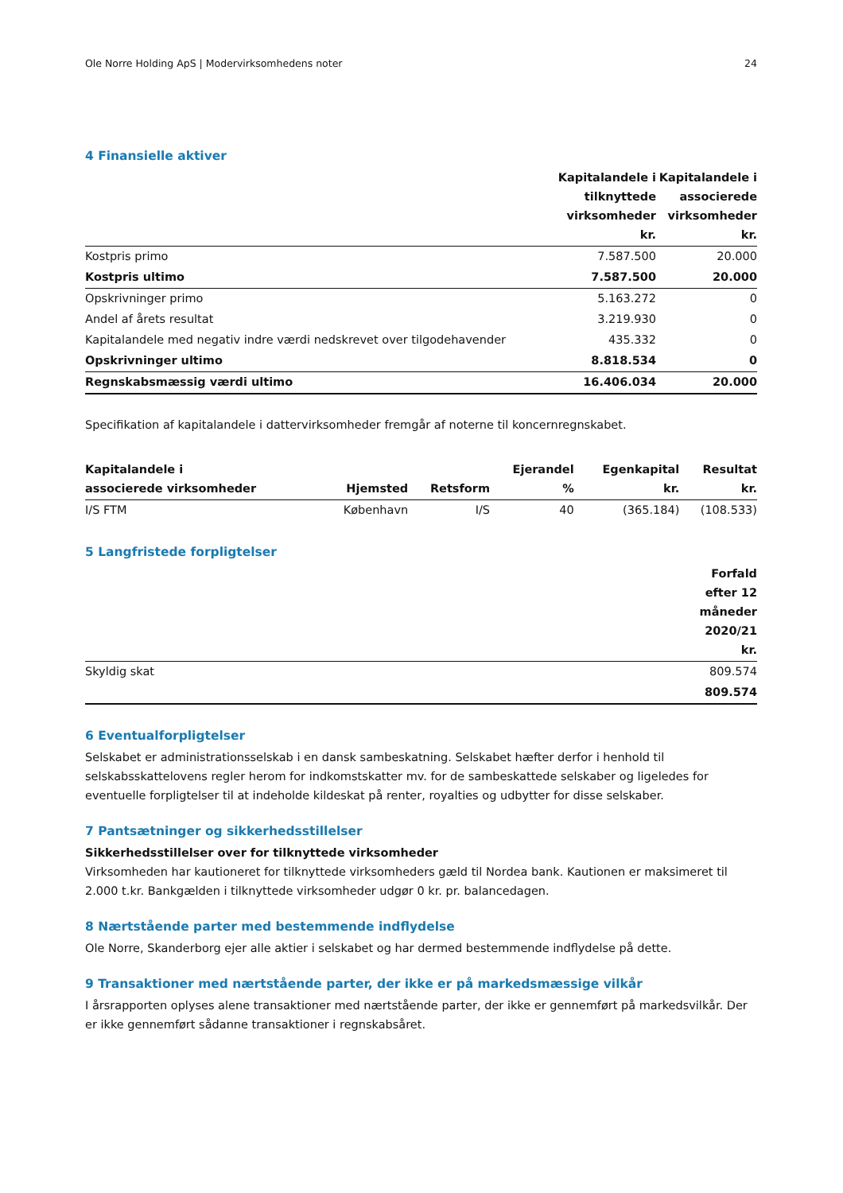Ole Norre Holding ApS | Modervirksomhedens noter 24
4 Finansielle aktiver
| | Kapitalandele i tilknyttede virksomheder kr. | Kapitalandele i associerede virksomheder kr. |
| --- | --- | --- |
| Kostpris primo | 7.587.500 | 20.000 |
| Kostpris ultimo | 7.587.500 | 20.000 |
| Opskrivninger primo | 5.163.272 | 0 |
| Andel af årets resultat | 3.219.930 | 0 |
| Kapitalandele med negativ indre værdi nedskrevet over tilgodehavender | 435.332 | 0 |
| Opskrivninger ultimo | 8.818.534 | 0 |
| Regnskabsmæssig værdi ultimo | 16.406.034 | 20.000 |
Specifikation af kapitalandele i dattervirksomheder fremgår af noterne til koncernregnskabet.
| Kapitalandele i associerede virksomheder | Hjemsted | Retsform | Ejerandel % | Egenkapital kr. | Resultat kr. |
| --- | --- | --- | --- | --- | --- |
| I/S FTM | København | I/S | 40 | (365.184) | (108.533) |
5 Langfristede forpligtelser
| | Forfald efter 12 måneder 2020/21 kr. |
| --- | --- |
| Skyldig skat | 809.574 |
| | 809.574 |
6 Eventualforpligtelser
Selskabet er administrationsselskab i en dansk sambeskatning. Selskabet hæfter derfor i henhold til selskabsskattelovens regler herom for indkomstskatter mv. for de sambeskattede selskaber og ligeledes for eventuelle forpligtelser til at indeholde kildeskat på renter, royalties og udbytter for disse selskaber.
7 Pantsætninger og sikkerhedsstillelser
Sikkerhedsstillelser over for tilknyttede virksomheder
Virksomheden har kautioneret for tilknyttede virksomheders gæld til Nordea bank. Kautionen er maksimeret til 2.000 t.kr. Bankgælden i tilknyttede virksomheder udgør 0 kr. pr. balancedagen.
8 Nærtstående parter med bestemmende indflydelse
Ole Norre, Skanderborg ejer alle aktier i selskabet og har dermed bestemmende indflydelse på dette.
9 Transaktioner med nærtstående parter, der ikke er på markedsmæssige vilkår
I årsrapporten oplyses alene transaktioner med nærtstående parter, der ikke er gennemført på markedsvilkår. Der er ikke gennemført sådanne transaktioner i regnskabsåret.